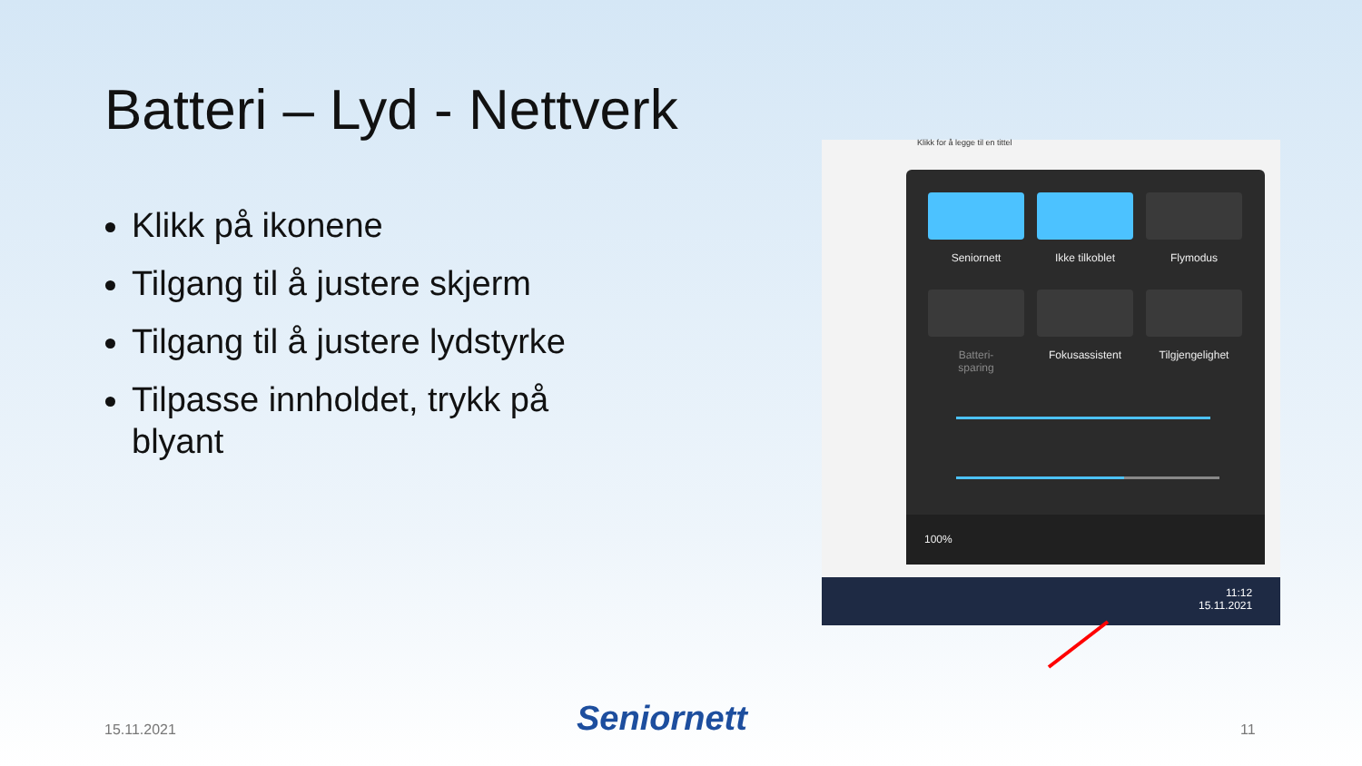Batteri – Lyd - Nettverk
Klikk på ikonene
Tilgang til å justere skjerm
Tilgang til å justere lydstyrke
Tilpasse innholdet, trykk på blyant
Klikk for å legge til en tittel
Seniornett Ikke tilkoblet Flymodus
Batteri-
sparing
Fokusassistent
Tilgjengelighet
100%
11:12
15.11.2021
15.11.2021 Seniornett 11